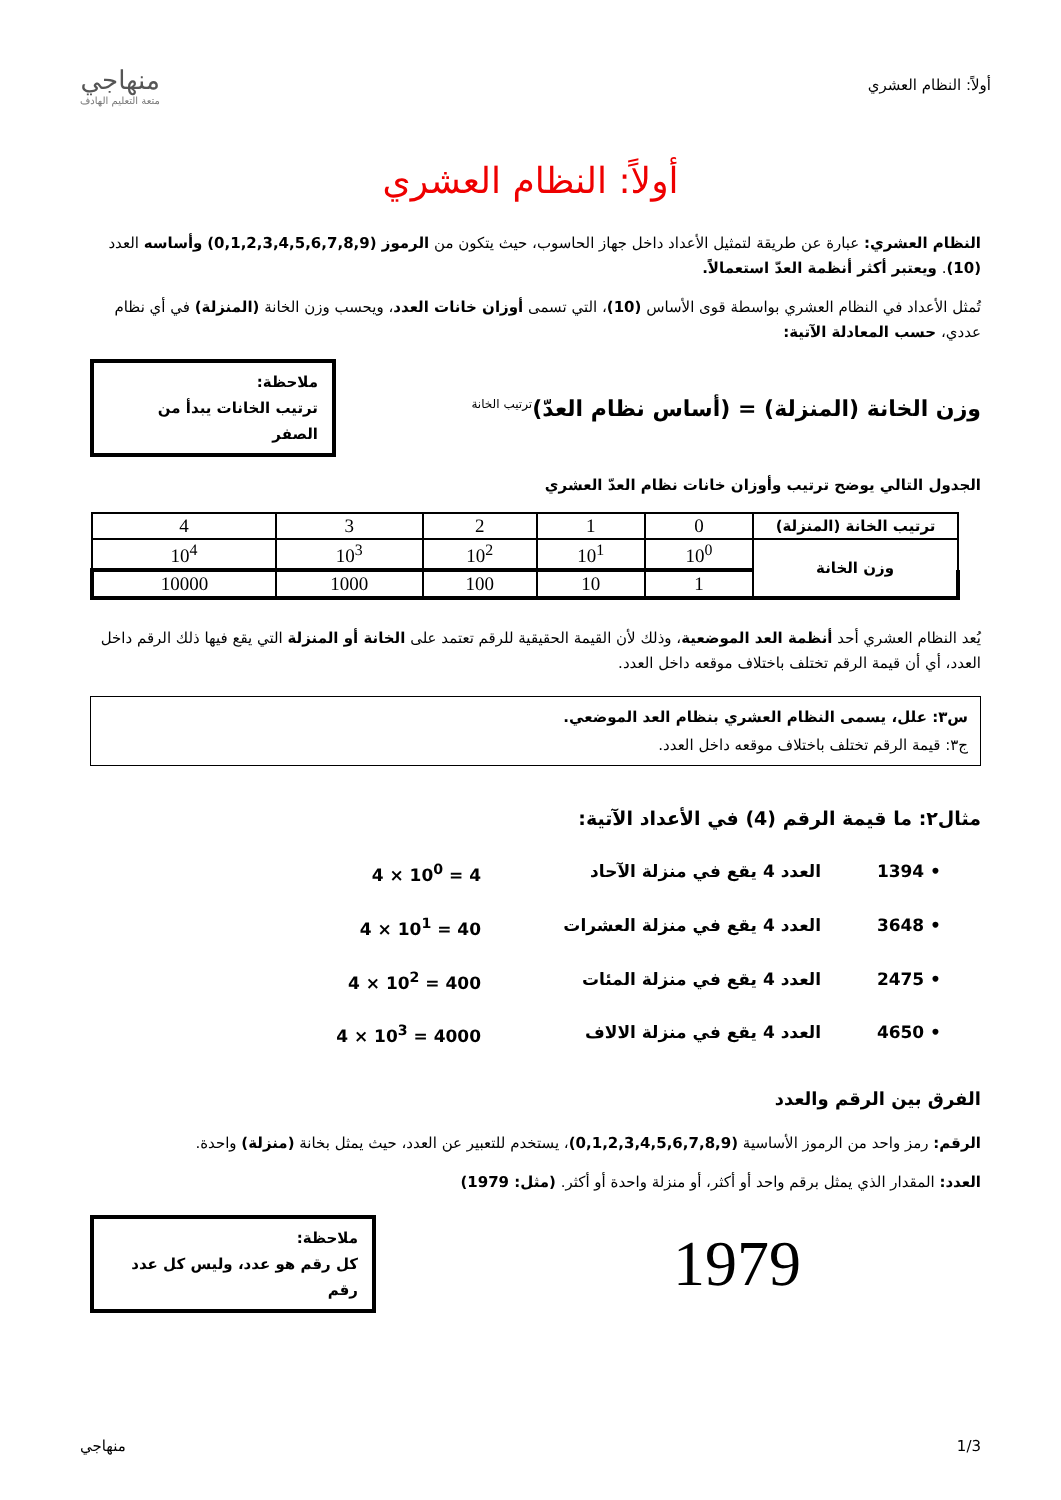أولاً: النظام العشري
منهاجي
متعة التعليم الهادف
أولاً: النظام العشري
النظام العشري: عبارة عن طريقة لتمثيل الأعداد داخل جهاز الحاسوب، حيث يتكون من الرموز (0,1,2,3,4,5,6,7,8,9) وأساسه العدد (10). ويعتبر أكثر أنظمة العدّ استعمالاً.
تُمثل الأعداد في النظام العشري بواسطة قوى الأساس (10)، التي تسمى أوزان خانات العدد، ويحسب وزن الخانة (المنزلة) في أي نظام عددي، حسب المعادلة الآتية:
وزن الخانة (المنزلة) = (أساس نظام العدّ)<sup>ترتيب الخانة</sup>
ملاحظة:
ترتيب الخانات يبدأ من الصفر
الجدول التالي يوضح ترتيب وأوزان خانات نظام العدّ العشري
| ترتيب الخانة (المنزلة) | 0 | 1 | 2 | 3 | 4 |
| وزن الخانة | 10<sup>0</sup> | 10<sup>1</sup> | 10<sup>2</sup> | 10<sup>3</sup> | 10<sup>4</sup> |
| | 1 | 10 | 100 | 1000 | 10000 |
يُعد النظام العشري أحد أنظمة العد الموضعية، وذلك لأن القيمة الحقيقية للرقم تعتمد على الخانة أو المنزلة التي يقع فيها ذلك الرقم داخل العدد، أي أن قيمة الرقم تختلف باختلاف موقعه داخل العدد.
س٣: علل، يسمى النظام العشري بنظام العد الموضعي.
ج٣: قيمة الرقم تختلف باختلاف موقعه داخل العدد.
مثال٢: ما قيمة الرقم (4) في الأعداد الآتية:
• 1394
العدد 4 يقع في منزلة الآحاد
4 × 10<sup>0</sup> = 4
• 3648
العدد 4 يقع في منزلة العشرات
4 × 10<sup>1</sup> = 40
• 2475
العدد 4 يقع في منزلة المئات
4 × 10<sup>2</sup> = 400
• 4650
العدد 4 يقع في منزلة الالاف
4 × 10<sup>3</sup> = 4000
الفرق بين الرقم والعدد
الرقم: رمز واحد من الرموز الأساسية (0,1,2,3,4,5,6,7,8,9)، يستخدم للتعبير عن العدد، حيث يمثل بخانة (منزلة) واحدة.
العدد: المقدار الذي يمثل برقم واحد أو أكثر، أو منزلة واحدة أو أكثر. (مثل: 1979)
1979
ملاحظة:
كل رقم هو عدد، وليس كل عدد رقم
1/3 منهاجي